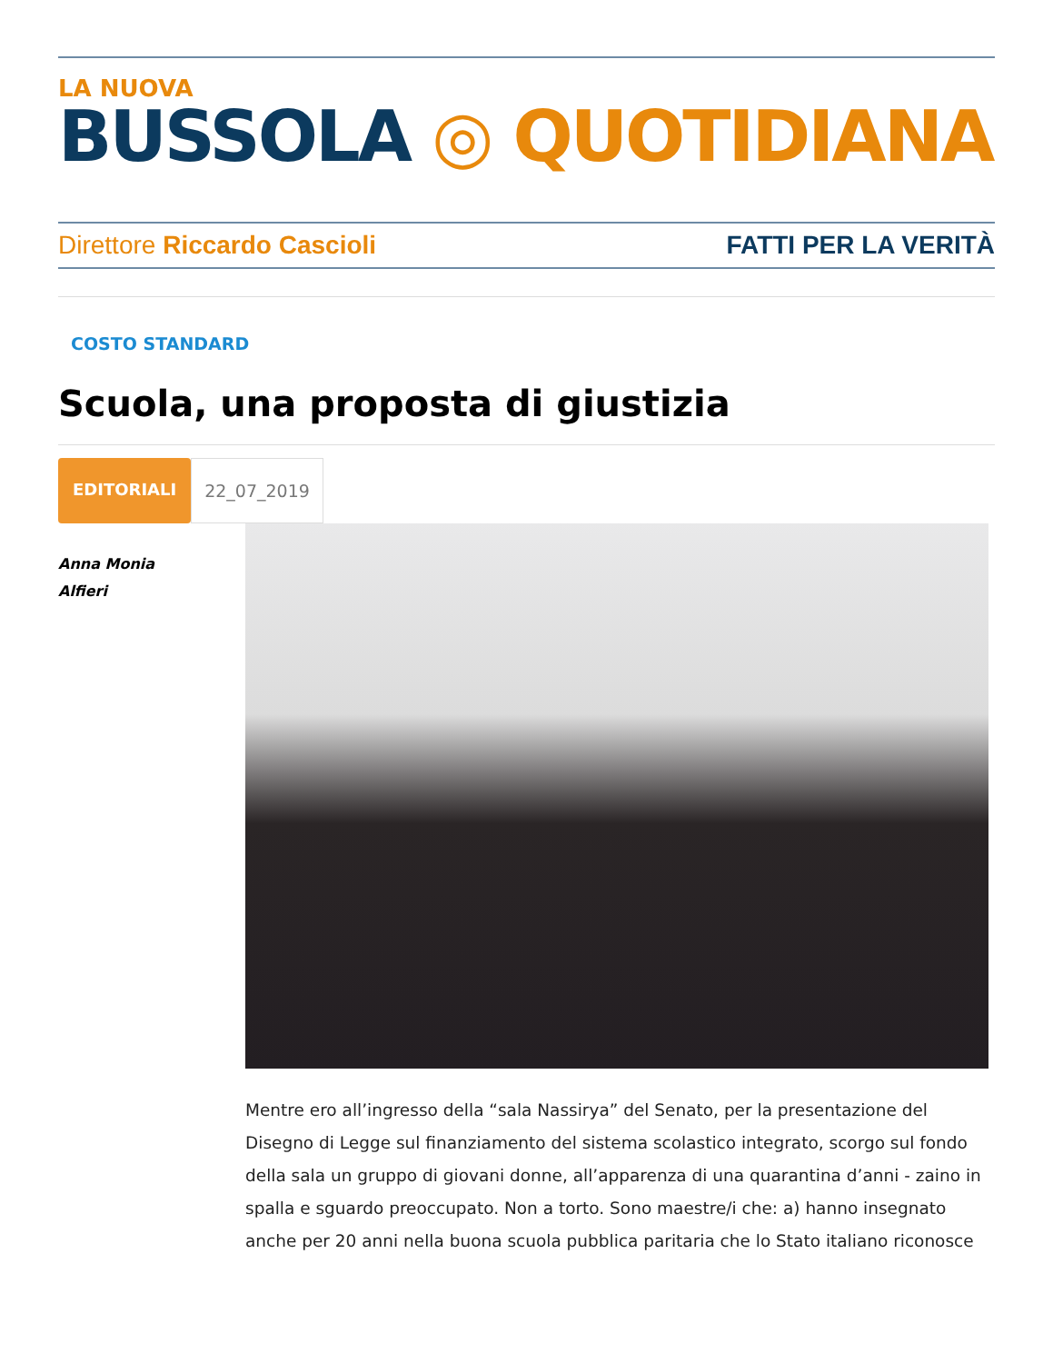LA NUOVA
BUSSOLA ◎ QUOTIDIANA
Direttore Riccardo Cascioli FATTI PER LA VERITÀ
COSTO STANDARD
Scuola, una proposta di giustizia
EDITORIALI 22_07_2019
Anna Monia
Alfieri
Mentre ero all’ingresso della “sala Nassirya” del Senato, per la presentazione del Disegno di Legge sul finanziamento del sistema scolastico integrato, scorgo sul fondo della sala un gruppo di giovani donne, all’apparenza di una quarantina d’anni - zaino in spalla e sguardo preoccupato. Non a torto. Sono maestre/i che: a) hanno insegnato anche per 20 anni nella buona scuola pubblica paritaria che lo Stato italiano riconosce